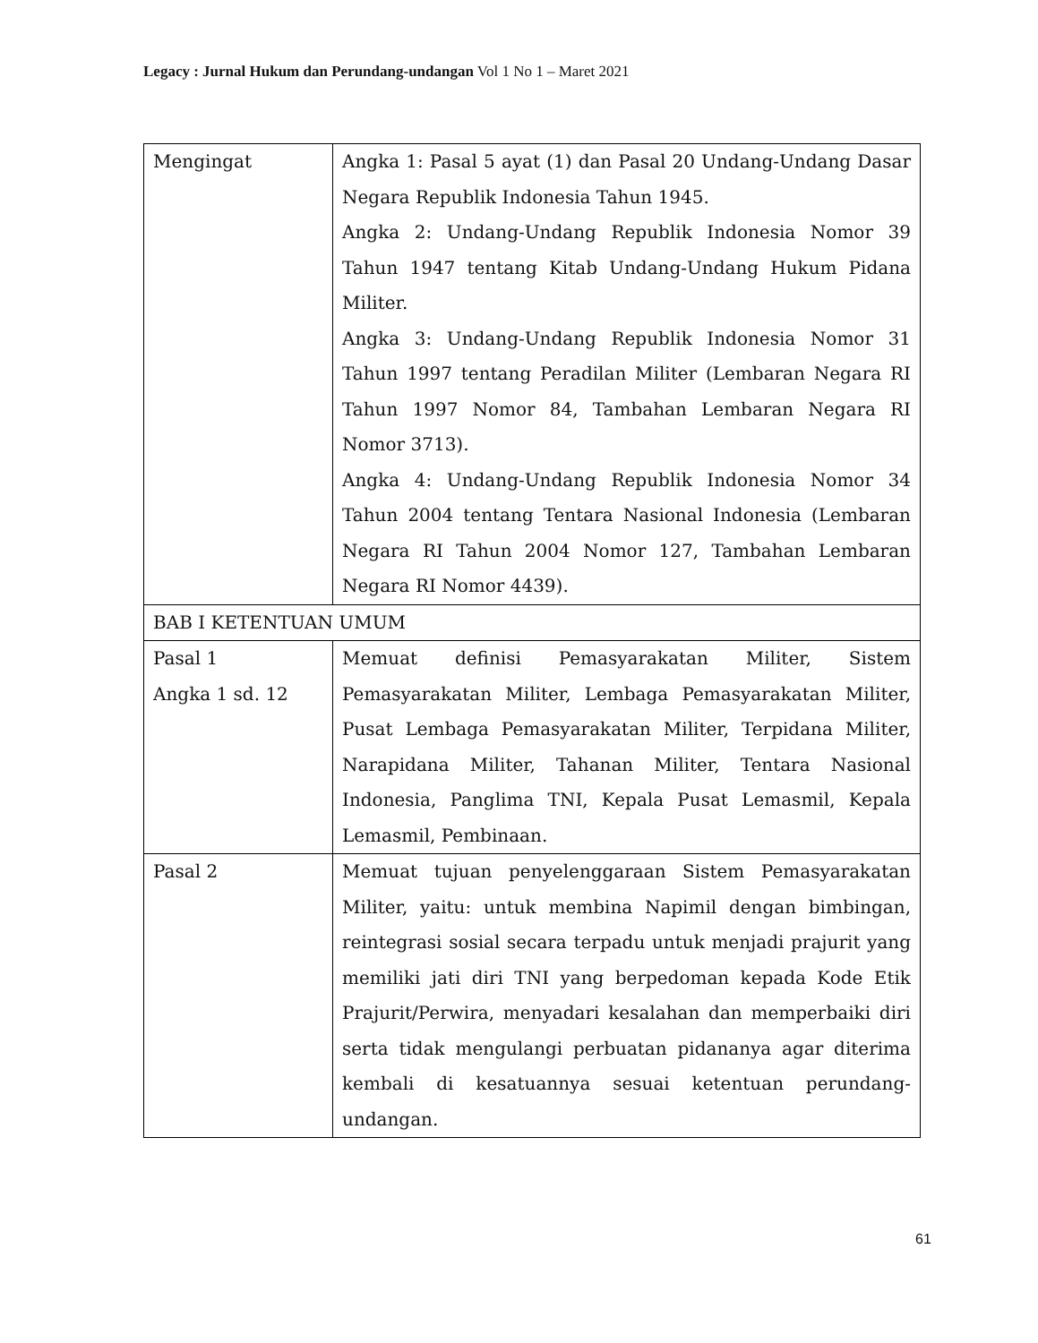Legacy : Jurnal Hukum dan Perundang-undangan Vol 1 No 1 – Maret 2021
| Mengingat | Angka 1: Pasal 5 ayat (1) dan Pasal 20 Undang-Undang Dasar Negara Republik Indonesia Tahun 1945. Angka 2: Undang-Undang Republik Indonesia Nomor 39 Tahun 1947 tentang Kitab Undang-Undang Hukum Pidana Militer. Angka 3: Undang-Undang Republik Indonesia Nomor 31 Tahun 1997 tentang Peradilan Militer (Lembaran Negara RI Tahun 1997 Nomor 84, Tambahan Lembaran Negara RI Nomor 3713). Angka 4: Undang-Undang Republik Indonesia Nomor 34 Tahun 2004 tentang Tentara Nasional Indonesia (Lembaran Negara RI Tahun 2004 Nomor 127, Tambahan Lembaran Negara RI Nomor 4439). |
| BAB I KETENTUAN UMUM | |
| Pasal 1 Angka 1 sd. 12 | Memuat definisi Pemasyarakatan Militer, Sistem Pemasyarakatan Militer, Lembaga Pemasyarakatan Militer, Pusat Lembaga Pemasyarakatan Militer, Terpidana Militer, Narapidana Militer, Tahanan Militer, Tentara Nasional Indonesia, Panglima TNI, Kepala Pusat Lemasmil, Kepala Lemasmil, Pembinaan. |
| Pasal 2 | Memuat tujuan penyelenggaraan Sistem Pemasyarakatan Militer, yaitu: untuk membina Napimil dengan bimbingan, reintegrasi sosial secara terpadu untuk menjadi prajurit yang memiliki jati diri TNI yang berpedoman kepada Kode Etik Prajurit/Perwira, menyadari kesalahan dan memperbaiki diri serta tidak mengulangi perbuatan pidananya agar diterima kembali di kesatuannya sesuai ketentuan perundang-undangan. |
61